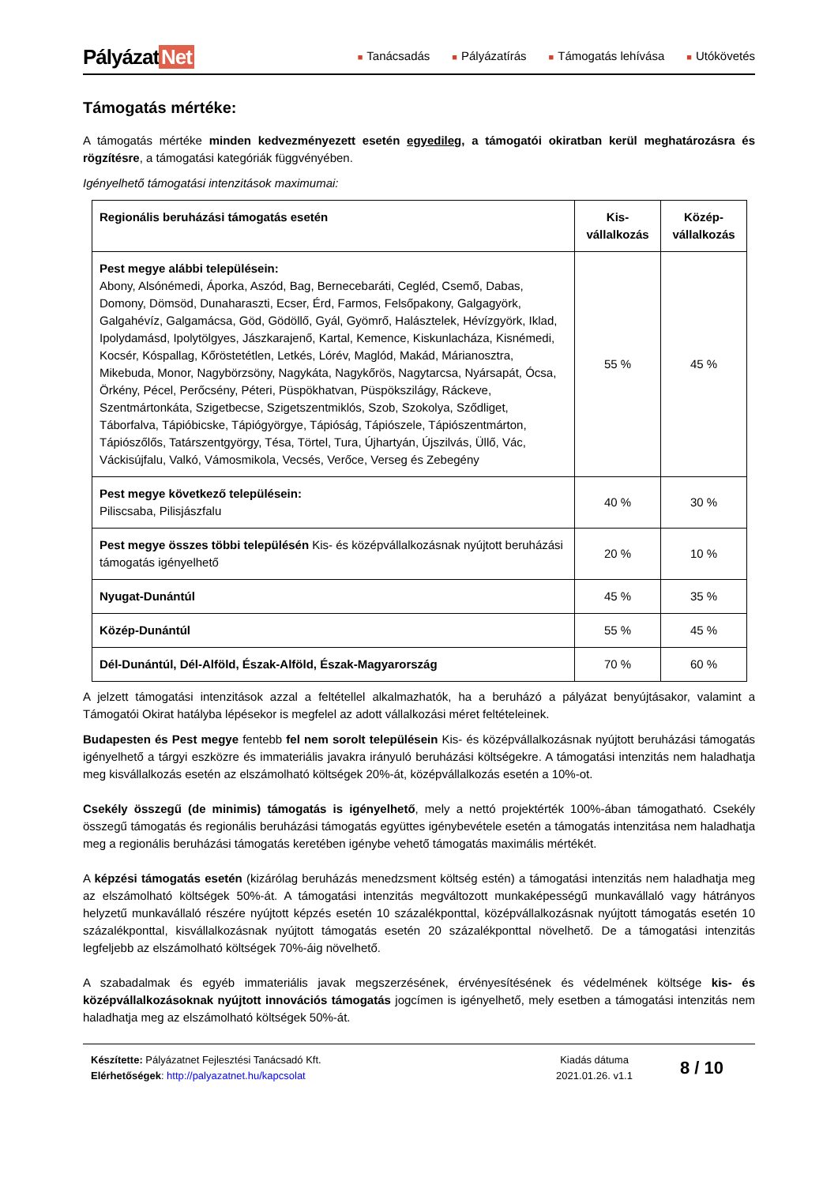Pályázat Net
■ Tanácsadás
■ Pályázatírás
■ Támogatás lehívása
■ Utókövetés
Támogatás mértéke:
A támogatás mértéke minden kedvezményezett esetén egyedileg, a támogatói okiratban kerül meghatározásra és rögzítésre, a támogatási kategóriák függvényében.
Igényelhető támogatási intenzitások maximumai:
| Regionális beruházási támogatás esetén | Kis-vállalkozás | Közép-vállalkozás |
| --- | --- | --- |
| Pest megye alábbi településein: Abony, Alsónémedi, Áporka, Aszód, Bag, Bernecebaráti, Cegléd, Csemő, Dabas, Domony, Dömsöd, Dunaharaszti, Ecser, Érd, Farmos, Felsőpakony, Galgagyörk, Galgahévíz, Galgamácsa, Göd, Gödöllő, Gyál, Gyömrő, Halásztelek, Hévízgyörk, Iklad, Ipolydamásd, Ipolytölgyes, Jászkarajenő, Kartal, Kemence, Kiskunlacháza, Kisnémedi, Kocsér, Kóspallag, Kőröstetétlen, Letkés, Lórév, Maglód, Makád, Márianosztra, Mikebuda, Monor, Nagybörzsöny, Nagykáta, Nagykőrös, Nagytarcsa, Nyársapát, Ócsa, Örkény, Pécel, Perőcsény, Péteri, Püspökhatvan, Püspökszilágy, Ráckeve, Szentmártonkáta, Szigetbecse, Szigetszentmiklós, Szob, Szokolya, Sződliget, Táborfalva, Tápióbicske, Tápiógyörgye, Tápióság, Tápiószele, Tápiószentmárton, Tápiószőlős, Tatárszentgyörgy, Tésa, Törtel, Tura, Újhartyán, Újszilvás, Üllő, Vác, Váckisújfalu, Valkó, Vámosmikola, Vecsés, Verőce, Verseg és Zebegény | 55 % | 45 % |
| Pest megye következő településein: Piliscsaba, Pilisjászfalu | 40 % | 30 % |
| Pest megye összes többi településén Kis- és középvállalkozásnak nyújtott beruházási támogatás igényelhető | 20 % | 10 % |
| Nyugat-Dunántúl | 45 % | 35 % |
| Közép-Dunántúl | 55 % | 45 % |
| Dél-Dunántúl, Dél-Alföld, Észak-Alföld, Észak-Magyarország | 70 % | 60 % |
A jelzett támogatási intenzitások azzal a feltétellel alkalmazhatók, ha a beruházó a pályázat benyújtásakor, valamint a Támogatói Okirat hatályba lépésekor is megfelel az adott vállalkozási méret feltételeinek.
Budapesten és Pest megye fentebb fel nem sorolt településein Kis- és középvállalkozásnak nyújtott beruházási támogatás igényelhető a tárgyi eszközre és immateriális javakra irányuló beruházási költségekre. A támogatási intenzitás nem haladhatja meg kisvállalkozás esetén az elszámolható költségek 20%-át, középvállalkozás esetén a 10%-ot.
Csekély összegű (de minimis) támogatás is igényelhető, mely a nettó projektérték 100%-ában támogatható. Csekély összegű támogatás és regionális beruházási támogatás együttes igénybevétele esetén a támogatás intenzitása nem haladhatja meg a regionális beruházási támogatás keretében igénybe vehető támogatás maximális mértékét.
A képzési támogatás esetén (kizárólag beruházás menedzsment költség estén) a támogatási intenzitás nem haladhatja meg az elszámolható költségek 50%-át. A támogatási intenzitás megváltozott munkaképességű munkavállaló vagy hátrányos helyzetű munkavállaló részére nyújtott képzés esetén 10 százalékponttal, középvállalkozásnak nyújtott támogatás esetén 10 százalékponttal, kisvállalkozásnak nyújtott támogatás esetén 20 százalékponttal növelhető. De a támogatási intenzitás legfeljebb az elszámolható költségek 70%-áig növelhető.
A szabadalmak és egyéb immateriális javak megszerzésének, érvényesítésének és védelmének költsége kis- és középvállalkozásoknak nyújtott innovációs támogatás jogcímen is igényelhető, mely esetben a támogatási intenzitás nem haladhatja meg az elszámolható költségek 50%-át.
Készítette: Pályázatnet Fejlesztési Tanácsadó Kft.
Elérhetőségek: http://palyazatnet.hu/kapcsolat
Kiadás dátuma
2021.01.26. v1.1
8 / 10